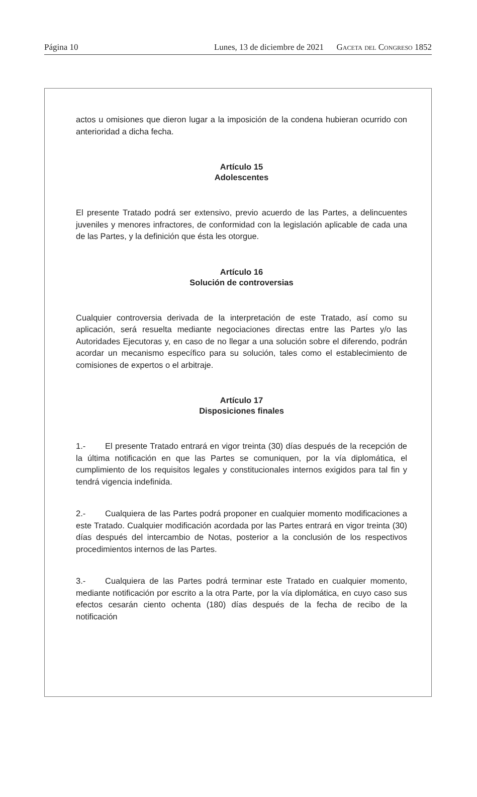Página 10 Lunes, 13 de diciembre de 2021 Gaceta del Congreso 1852
actos u omisiones que dieron lugar a la imposición de la condena hubieran ocurrido con anterioridad a dicha fecha.
Artículo 15
Adolescentes
El presente Tratado podrá ser extensivo, previo acuerdo de las Partes, a delincuentes juveniles y menores infractores, de conformidad con la legislación aplicable de cada una de las Partes, y la definición que ésta les otorgue.
Artículo 16
Solución de controversias
Cualquier controversia derivada de la interpretación de este Tratado, así como su aplicación, será resuelta mediante negociaciones directas entre las Partes y/o las Autoridades Ejecutoras y, en caso de no llegar a una solución sobre el diferendo, podrán acordar un mecanismo específico para su solución, tales como el establecimiento de comisiones de expertos o el arbitraje.
Artículo 17
Disposiciones finales
1.- El presente Tratado entrará en vigor treinta (30) días después de la recepción de la última notificación en que las Partes se comuniquen, por la vía diplomática, el cumplimiento de los requisitos legales y constitucionales internos exigidos para tal fin y tendrá vigencia indefinida.
2.- Cualquiera de las Partes podrá proponer en cualquier momento modificaciones a este Tratado. Cualquier modificación acordada por las Partes entrará en vigor treinta (30) días después del intercambio de Notas, posterior a la conclusión de los respectivos procedimientos internos de las Partes.
3.- Cualquiera de las Partes podrá terminar este Tratado en cualquier momento, mediante notificación por escrito a la otra Parte, por la vía diplomática, en cuyo caso sus efectos cesarán ciento ochenta (180) días después de la fecha de recibo de la notificación